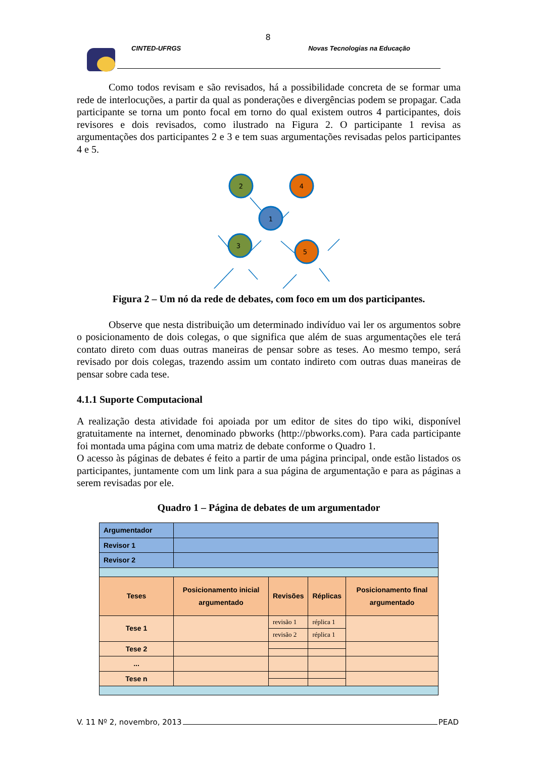8
CINTED-UFRGS Novas Tecnologias na Educação
Como todos revisam e são revisados, há a possibilidade concreta de se formar uma rede de interlocuções, a partir da qual as ponderações e divergências podem se propagar. Cada participante se torna um ponto focal em torno do qual existem outros 4 participantes, dois revisores e dois revisados, como ilustrado na Figura 2. O participante 1 revisa as argumentações dos participantes 2 e 3 e tem suas argumentações revisadas pelos participantes 4 e 5.
2
4
1
3
5
Figura 2 – Um nó da rede de debates, com foco em um dos participantes.
Observe que nesta distribuição um determinado indivíduo vai ler os argumentos sobre o posicionamento de dois colegas, o que significa que além de suas argumentações ele terá contato direto com duas outras maneiras de pensar sobre as teses. Ao mesmo tempo, será revisado por dois colegas, trazendo assim um contato indireto com outras duas maneiras de pensar sobre cada tese.
4.1.1 Suporte Computacional
A realização desta atividade foi apoiada por um editor de sites do tipo wiki, disponível gratuitamente na internet, denominado pbworks (http://pbworks.com). Para cada participante foi montada uma página com uma matriz de debate conforme o Quadro 1.
O acesso às páginas de debates é feito a partir de uma página principal, onde estão listados os participantes, juntamente com um link para a sua página de argumentação e para as páginas a serem revisadas por ele.
Quadro 1 – Página de debates de um argumentador
| Argumentador | | | | |
| Revisor 1 | | | | |
| Revisor 2 | | | | |
| Teses | Posicionamento inicial argumentado | Revisões | Réplicas | Posicionamento final argumentado |
| Tese 1 | | revisão 1 | réplica 1 | |
| | | revisão 2 | réplica 1 | |
| Tese 2 | | | | |
| ... | | | | |
| Tese n | | | | |
V. 11 Nº 2, novembro, 2013 PEAD